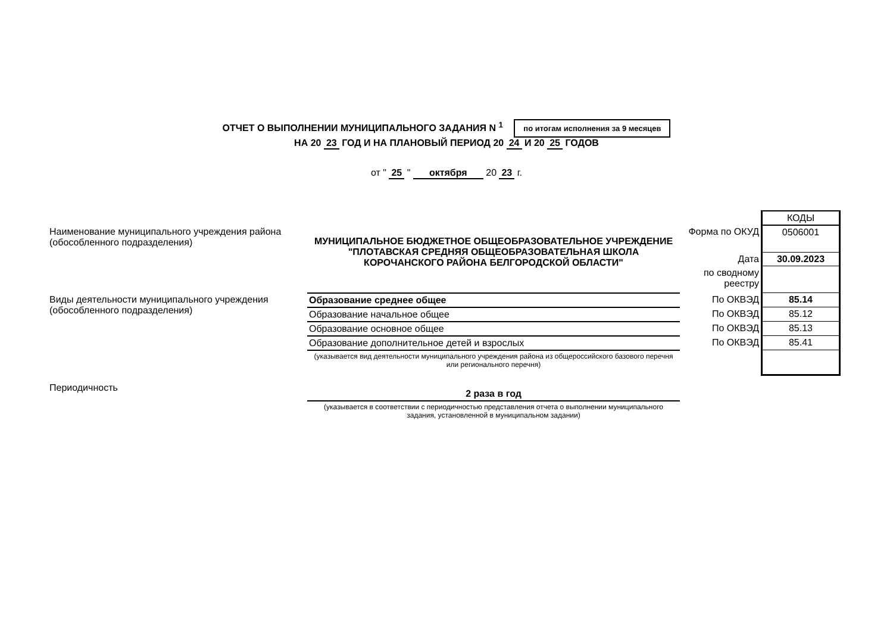ОТЧЕТ О ВЫПОЛНЕНИИ МУНИЦИПАЛЬНОГО ЗАДАНИЯ N <sup>1</sup> по итогам исполнения за 9 месяцев
НА 20 23 ГОД И НА ПЛАНОВЫЙ ПЕРИОД 20 24 И 20 25 ГОДОВ
от " 25 " октября 20 23 г.
| | | | КОДЫ |
| Наименование муниципального учреждения района (обособленного подразделения) | МУНИЦИПАЛЬНОЕ БЮДЖЕТНОЕ ОБЩЕОБРАЗОВАТЕЛЬНОЕ УЧРЕЖДЕНИЕ "ПЛОТАВСКАЯ СРЕДНЯЯ ОБЩЕОБРАЗОВАТЕЛЬНАЯ ШКОЛА КОРОЧАНСКОГО РАЙОНА БЕЛГОРОДСКОЙ ОБЛАСТИ" | Форма по ОКУД | 0506001 |
| | | Дата | 30.09.2023 |
| | | по сводному реестру | |
| Виды деятельности муниципального учреждения (обособленного подразделения) | | | |
| | Образование среднее общее | По ОКВЭД | 85.14 |
| | Образование начальное общее | По ОКВЭД | 85.12 |
| | Образование основное общее | По ОКВЭД | 85.13 |
| | Образование дополнительное детей и взрослых | По ОКВЭД | 85.41 |
| | (указывается вид деятельности муниципального учреждения района из общероссийского базового перечня или регионального перечня) | | |
| Периодичность | 2 раза в год | | |
| | (указывается в соответствии с периодичностью представления отчета о выполнении муниципального задания, установленной в муниципальном задании) | | |